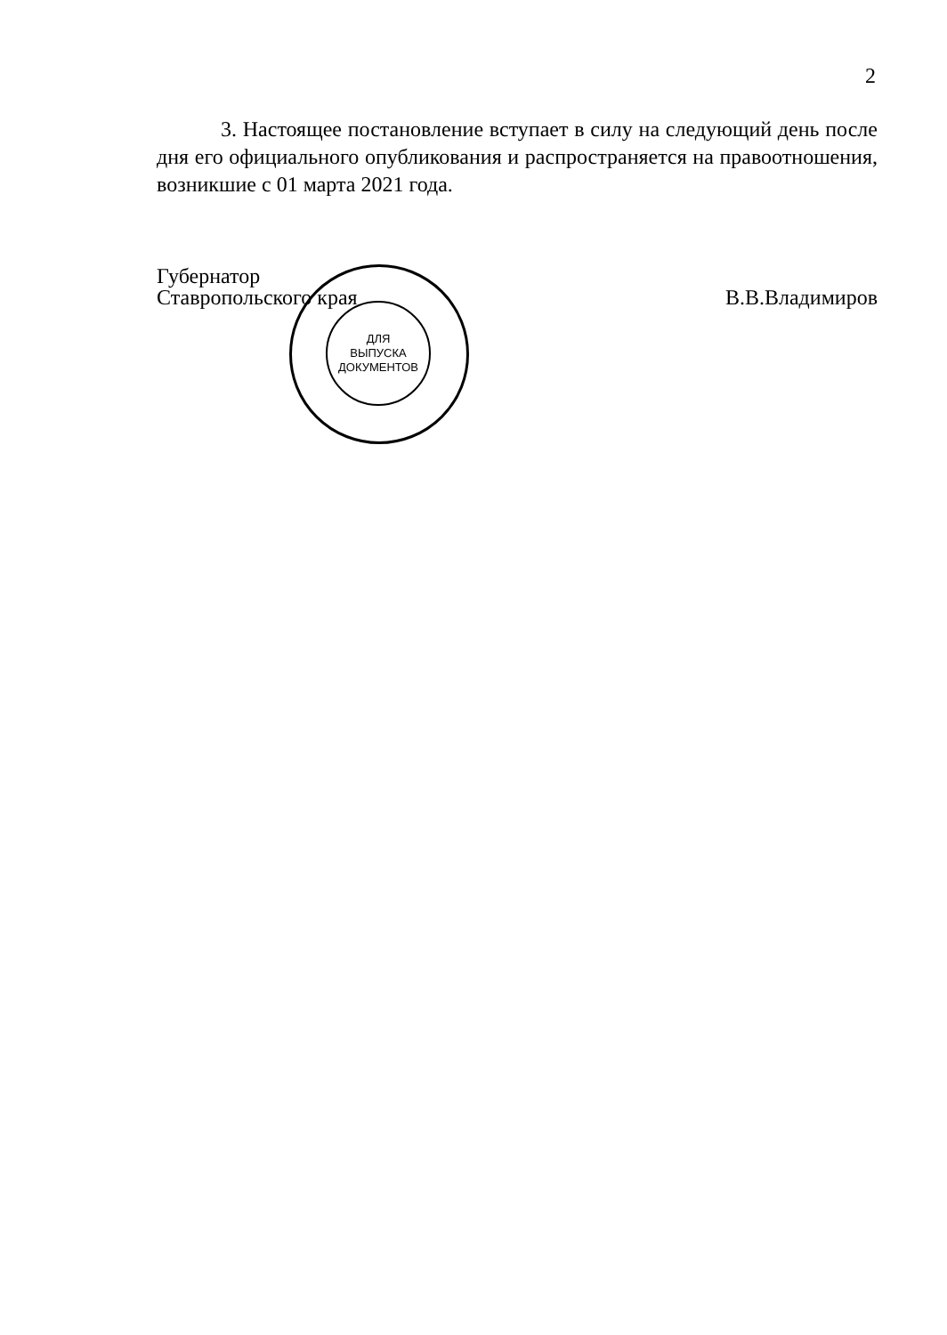2
   3. Настоящее постановление вступает в силу на следующий день после дня его официального опубликования и распространяется на правоотношения, возникшие с 01 марта 2021 года.
Губернатор
Ставропольского края
В.В.Владимиров
ДЛЯ
ВЫПУСКА
ДОКУМЕНТОВ